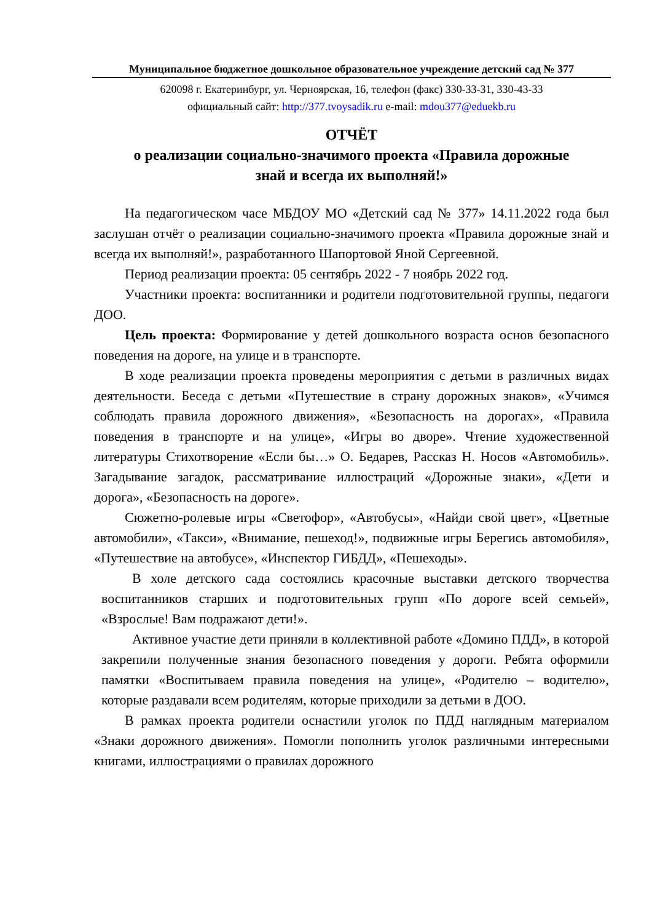Муниципальное бюджетное дошкольное образовательное учреждение детский сад № 377
620098 г. Екатеринбург, ул. Черноярская, 16, телефон (факс) 330-33-31, 330-43-33
официальный сайт: http://377.tvoysadik.ru e-mail: mdou377@eduekb.ru
ОТЧЁТ
о реализации социально-значимого проекта «Правила дорожные
знай и всегда их выполняй!»
На педагогическом часе МБДОУ МО «Детский сад № 377» 14.11.2022 года был заслушан отчёт о реализации социально-значимого проекта «Правила дорожные знай и всегда их выполняй!», разработанного Шапортовой Яной Сергеевной.
Период реализации проекта: 05 сентябрь 2022 - 7 ноябрь 2022 год.
Участники проекта: воспитанники и родители подготовительной группы, педагоги ДОО.
Цель проекта: Формирование у детей дошкольного возраста основ безопасного поведения на дороге, на улице и в транспорте.
В ходе реализации проекта проведены мероприятия с детьми в различных видах деятельности. Беседа с детьми «Путешествие в страну дорожных знаков», «Учимся соблюдать правила дорожного движения», «Безопасность на дорогах», «Правила поведения в транспорте и на улице», «Игры во дворе». Чтение художественной литературы Стихотворение «Если бы…» О. Бедарев, Рассказ Н. Носов «Автомобиль». Загадывание загадок, рассматривание иллюстраций «Дорожные знаки», «Дети и дорога», «Безопасность на дороге».
Сюжетно-ролевые игры «Светофор», «Автобусы», «Найди свой цвет», «Цветные автомобили», «Такси», «Внимание, пешеход!», подвижные игры Берегись автомобиля», «Путешествие на автобусе», «Инспектор ГИБДД», «Пешеходы».
В холе детского сада состоялись красочные выставки детского творчества воспитанников старших и подготовительных групп «По дороге всей семьей», «Взрослые! Вам подражают дети!».
Активное участие дети приняли в коллективной работе «Домино ПДД», в которой закрепили полученные знания безопасного поведения у дороги. Ребята оформили памятки «Воспитываем правила поведения на улице», «Родителю – водителю», которые раздавали всем родителям, которые приходили за детьми в ДОО.
В рамках проекта родители оснастили уголок по ПДД наглядным материалом «Знаки дорожного движения». Помогли пополнить уголок различными интересными книгами, иллюстрациями о правилах дорожного